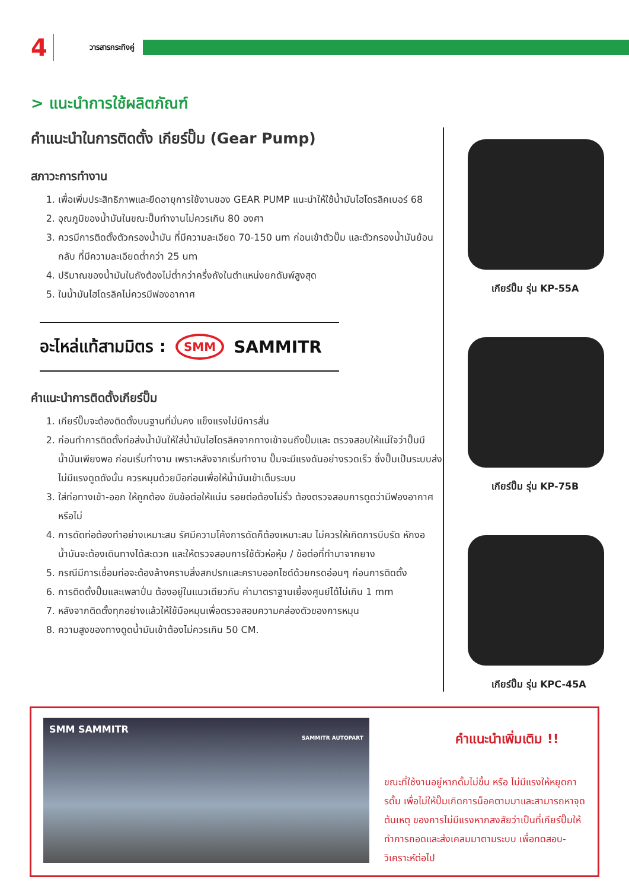4 วารสารกระทิงคู่
> แนะนำการใช้ผลิตภัณฑ์
คำแนะนำในการติดตั้ง เกียร์ปั๊ม (Gear Pump)
สภาวะการทำงาน
1. เพื่อเพิ่มประสิทธิภาพและยืดอายุการใช้งานของ GEAR PUMP แนะนำให้ใช้น้ำมันไฮโดรลิคเบอร์ 68
2. อุณภูมิของน้ำมันในขณะปั๊มทำงานไม่ควรเกิน 80 องศา
3. ควรมีการติดตั้งตัวกรองน้ำมัน ที่มีความละเอียด 70-150 um ก่อนเข้าตัวปั๊ม และตัวกรองน้ำมันย้อนกลับ ที่มีความละเอียดต่ำกว่า 25 um
4. ปริมาณของน้ำมันในถังต้องไม่ต่ำกว่าครึ่งถังในตำแหน่งยกดัมพ์สูงสุด
5. ในน้ำมันไฮโดรลิคไม่ควรมีฟองอากาศ
อะไหล่แท้สามมิตร : SMM SAMMITR
คำแนะนำการติดตั้งเกียร์ปั๊ม
1. เกียร์ปั๊มจะต้องติดตั้งบนฐานที่มั่นคง แข็งแรงไม่มีการสั่น
2. ก่อนทำการติดตั้งท่อส่งน้ำมันให้ใส่น้ำมันไฮโดรลิคจากทางเข้าจนถึงปั๊มและ ตรวจสอบให้แน่ใจว่าปั๊มมีน้ำมันเพียงพอ ก่อนเริ่มทำงาน เพราะหลังจากเริ่มทำงาน ปั๊มจะมีแรงดันอย่างรวดเร็ว ซึ่งปั๊มเป็นระบบส่ง ไม่มีแรงดูดดังนั้น ควรหมุนด้วยมือก่อนเพื่อให้น้ำมันเข้าเต็มระบบ
3. ใส่ท่อทางเข้า-ออก ให้ถูกต้อง ขันข้อต่อให้แน่น รอยต่อต้องไม่รั่ว ต้องตรวจสอบการดูดว่ามีฟองอากาศหรือไม่
4. การดัดท่อต้องทำอย่างเหมาะสม รัศมีความโค้งการดัดก็ต้องเหมาะสม ไม่ควรให้เกิดการบีบรัด หักงอ น้ำมันจะต้องเดินทางได้สะดวก และให้ตรวจสอบการใช้ตัวห่อหุ้ม / ข้อต่อที่ทำมาจากยาง
5. กรณีมีการเชื่อมท่อจะต้องล้างคราบสิ่งสกปรกและคราบออกไซด์ด้วยกรดอ่อนๆ ก่อนการติดตั้ง
6. การติดตั้งปั๊มและเพลาปั่น ต้องอยู่ในแนวเดียวกัน ค่ามาตราฐานเยื้องศูนย์ได้ไม่เกิน 1 mm
7. หลังจากติดตั้งทุกอย่างแล้วให้ใช้มือหมุนเพื่อตรวจสอบความคล่องตัวของการหมุน
8. ความสูงของทางดูดน้ำมันเข้าต้องไม่ควรเกิน 50 CM.
เกียร์ปั๊ม รุ่น KP-55A
เกียร์ปั๊ม รุ่น KP-75B
เกียร์ปั๊ม รุ่น KPC-45A
SMM SAMMITR
SAMMITR AUTOPART
คำแนะนำเพิ่มเติม !!
ขณะที่ใช้งานอยู่หากดั้มไม่ขึ้น หรือ ไม่มีแรงให้หยุดการดั้ม เพื่อไม่ให้ปั๊มเกิดการน็อคตามมาและสามารถหาจุดต้นเหตุ ของการไม่มีแรงหากสงสัยว่าเป็นที่เกียร์ปั๊มให้ทำการถอดและส่งเคลมมาตามระบบ เพื่อทดสอบ-วิเคราะห์ต่อไป